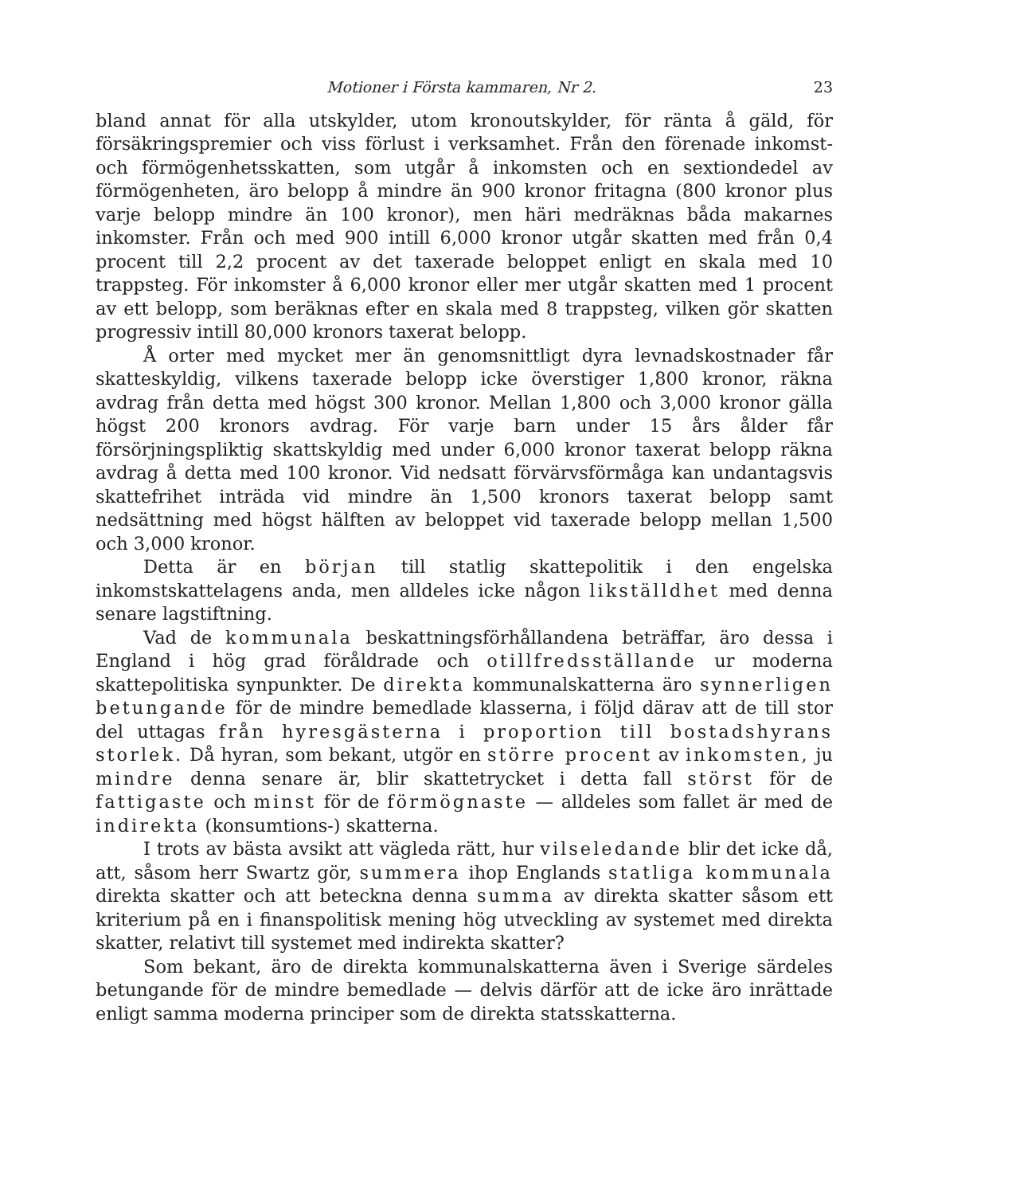Motioner i Första kammaren, Nr 2. 23
bland annat för alla utskylder, utom kronoutskylder, för ränta å gäld, för försäkringspremier och viss förlust i verksamhet. Från den förenade inkomst- och förmögenhetsskatten, som utgår å inkomsten och en sextiondedel av förmögenheten, äro belopp å mindre än 900 kronor fritagna (800 kronor plus varje belopp mindre än 100 kronor), men häri medräknas båda makarnes inkomster. Från och med 900 intill 6,000 kronor utgår skatten med från 0,4 procent till 2,2 procent av det taxerade beloppet enligt en skala med 10 trappsteg. För inkomster å 6,000 kronor eller mer utgår skatten med 1 procent av ett belopp, som beräknas efter en skala med 8 trappsteg, vilken gör skatten progressiv intill 80,000 kronors taxerat belopp.
Å orter med mycket mer än genomsnittligt dyra levnadskostnader får skatteskyldig, vilkens taxerade belopp icke överstiger 1,800 kronor, räkna avdrag från detta med högst 300 kronor. Mellan 1,800 och 3,000 kronor gälla högst 200 kronors avdrag. För varje barn under 15 års ålder får försörjningspliktig skattskyldig med under 6,000 kronor taxerat belopp räkna avdrag å detta med 100 kronor. Vid nedsatt förvärvsförmåga kan undantagsvis skattefrihet inträda vid mindre än 1,500 kronors taxerat belopp samt nedsättning med högst hälften av beloppet vid taxerade belopp mellan 1,500 och 3,000 kronor.
Detta är en början till statlig skattepolitik i den engelska inkomstskattelagens anda, men alldeles icke någon likställdhet med denna senare lagstiftning.
Vad de kommunala beskattningsförhållandena beträffar, äro dessa i England i hög grad föråldrade och otillfredsställande ur moderna skattepolitiska synpunkter. De direkta kommunalskatterna äro synnerligen betungande för de mindre bemedlade klasserna, i följd därav att de till stor del uttagas från hyresgästerna i proportion till bostadshyrans storlek. Då hyran, som bekant, utgör en större procent av inkomsten, ju mindre denna senare är, blir skattetrycket i detta fall störst för de fattigaste och minst för de förmögnaste — alldeles som fallet är med de indirekta (konsumtions-) skatterna.
I trots av bästa avsikt att vägleda rätt, hur vilseledande blir det icke då, att, såsom herr Swartz gör, summera ihop Englands statliga kommunala direkta skatter och att beteckna denna summa av direkta skatter såsom ett kriterium på en i finanspolitisk mening hög utveckling av systemet med direkta skatter, relativt till systemet med indirekta skatter?
Som bekant, äro de direkta kommunalskatterna även i Sverige särdeles betungande för de mindre bemedlade — delvis därför att de icke äro inrättade enligt samma moderna principer som de direkta statsskatterna.